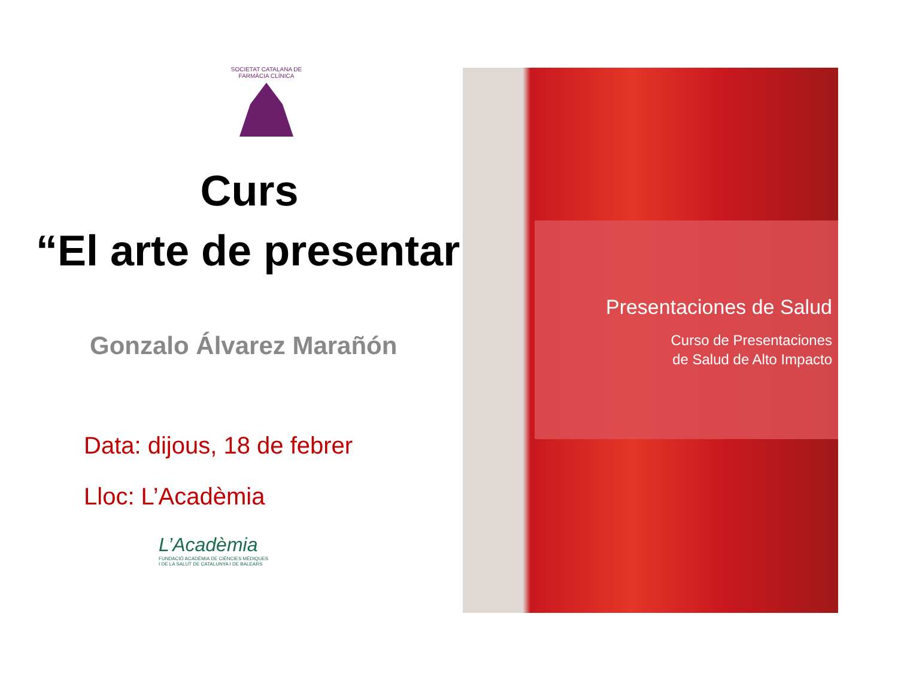SOCIETAT CATALANA DE FARMÀCIA CLÍNICA
Curs
“El arte de presentar”
Gonzalo Álvarez Marañón
Data: dijous, 18 de febrer
Lloc: L’Acadèmia
L’Acadèmia
FUNDACIÓ ACADÈMIA DE CIÈNCIES MÈDIQUES
I DE LA SALUT DE CATALUNYA I DE BALEARS
Presentaciones de Salud
Curso de Presentaciones
de Salud de Alto Impacto